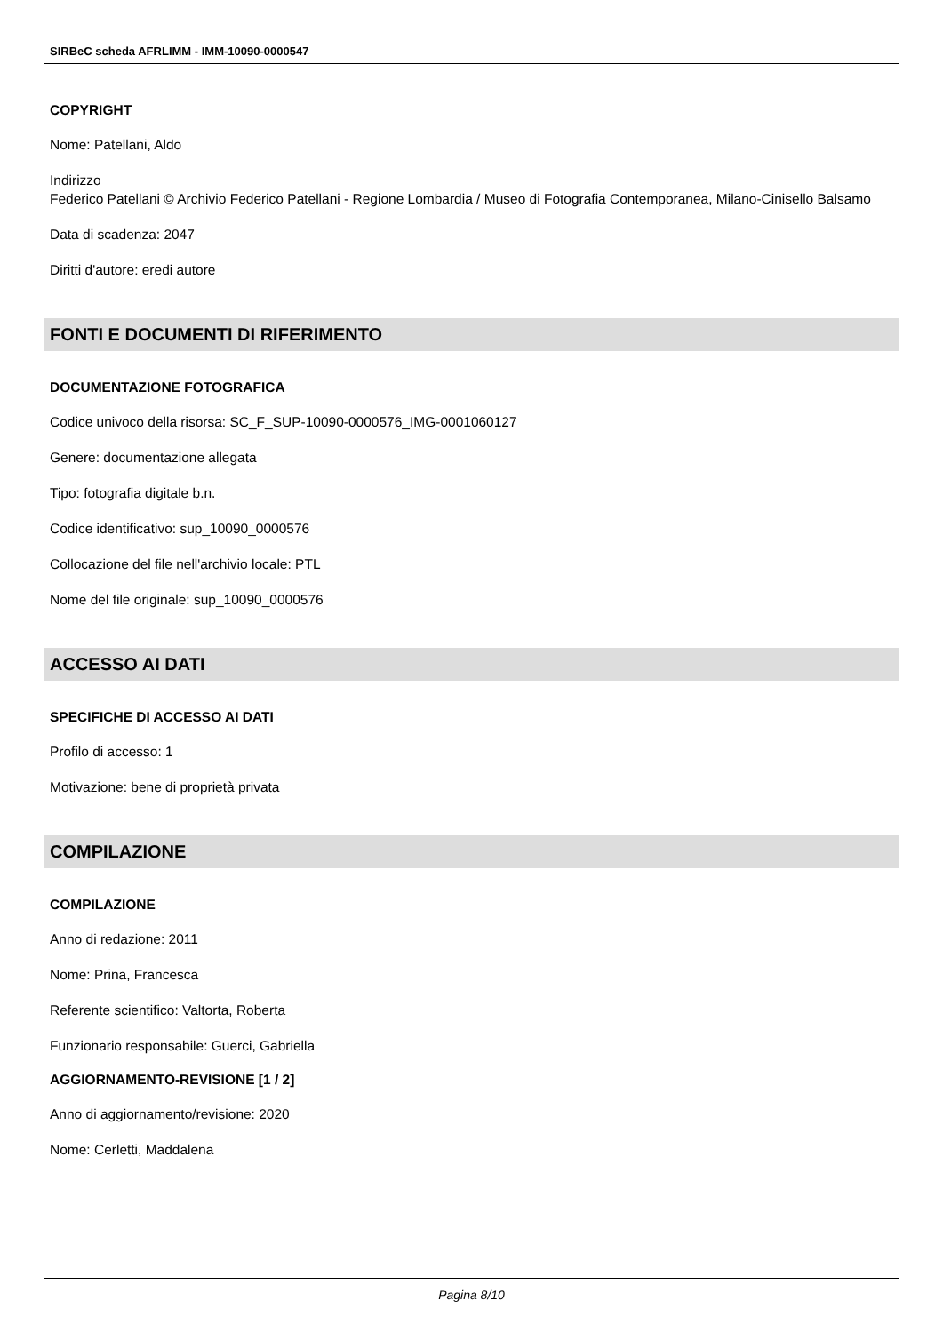SIRBeC scheda AFRLIMM - IMM-10090-0000547
COPYRIGHT
Nome: Patellani, Aldo
Indirizzo
Federico Patellani © Archivio Federico Patellani - Regione Lombardia / Museo di Fotografia Contemporanea, Milano-Cinisello Balsamo
Data di scadenza: 2047
Diritti d'autore: eredi autore
FONTI E DOCUMENTI DI RIFERIMENTO
DOCUMENTAZIONE FOTOGRAFICA
Codice univoco della risorsa: SC_F_SUP-10090-0000576_IMG-0001060127
Genere: documentazione allegata
Tipo: fotografia digitale b.n.
Codice identificativo: sup_10090_0000576
Collocazione del file nell'archivio locale: PTL
Nome del file originale: sup_10090_0000576
ACCESSO AI DATI
SPECIFICHE DI ACCESSO AI DATI
Profilo di accesso: 1
Motivazione: bene di proprietà privata
COMPILAZIONE
COMPILAZIONE
Anno di redazione: 2011
Nome: Prina, Francesca
Referente scientifico: Valtorta, Roberta
Funzionario responsabile: Guerci, Gabriella
AGGIORNAMENTO-REVISIONE [1 / 2]
Anno di aggiornamento/revisione: 2020
Nome: Cerletti, Maddalena
Pagina 8/10